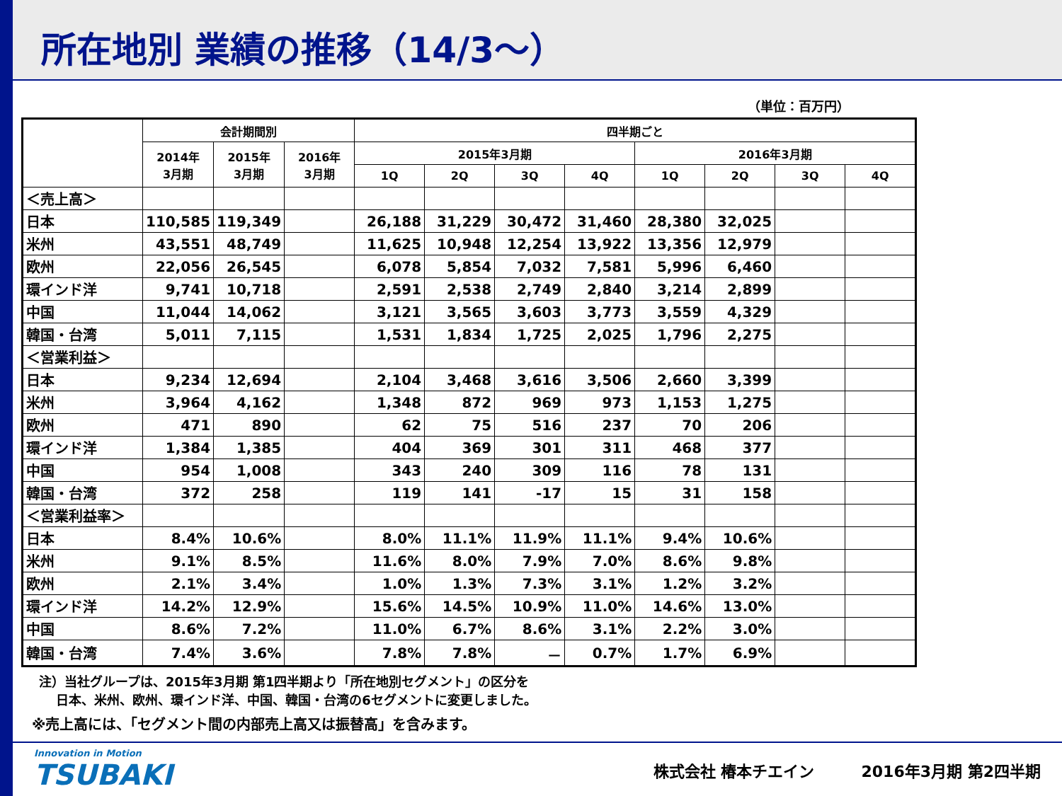所在地別 業績の推移（14/3～）
（単位：百万円）
| | 会計期間別 | | | 四半期ごと | | | | | | | |
| --- | --- | --- | --- | --- | --- | --- | --- | --- | --- | --- | --- |
| | 2014年 3月期 | 2015年 3月期 | 2016年 3月期 | 2015年3月期 | | | | 2016年3月期 | | | |
| | | | | 1Q | 2Q | 3Q | 4Q | 1Q | 2Q | 3Q | 4Q |
| ＜売上高＞ | | | | | | | | | | | |
| 日本 | 110,585 | 119,349 | | 26,188 | 31,229 | 30,472 | 31,460 | 28,380 | 32,025 | | |
| 米州 | 43,551 | 48,749 | | 11,625 | 10,948 | 12,254 | 13,922 | 13,356 | 12,979 | | |
| 欧州 | 22,056 | 26,545 | | 6,078 | 5,854 | 7,032 | 7,581 | 5,996 | 6,460 | | |
| 環インド洋 | 9,741 | 10,718 | | 2,591 | 2,538 | 2,749 | 2,840 | 3,214 | 2,899 | | |
| 中国 | 11,044 | 14,062 | | 3,121 | 3,565 | 3,603 | 3,773 | 3,559 | 4,329 | | |
| 韓国・台湾 | 5,011 | 7,115 | | 1,531 | 1,834 | 1,725 | 2,025 | 1,796 | 2,275 | | |
| ＜営業利益＞ | | | | | | | | | | | |
| 日本 | 9,234 | 12,694 | | 2,104 | 3,468 | 3,616 | 3,506 | 2,660 | 3,399 | | |
| 米州 | 3,964 | 4,162 | | 1,348 | 872 | 969 | 973 | 1,153 | 1,275 | | |
| 欧州 | 471 | 890 | | 62 | 75 | 516 | 237 | 70 | 206 | | |
| 環インド洋 | 1,384 | 1,385 | | 404 | 369 | 301 | 311 | 468 | 377 | | |
| 中国 | 954 | 1,008 | | 343 | 240 | 309 | 116 | 78 | 131 | | |
| 韓国・台湾 | 372 | 258 | | 119 | 141 | -17 | 15 | 31 | 158 | | |
| ＜営業利益率＞ | | | | | | | | | | | |
| 日本 | 8.4% | 10.6% | | 8.0% | 11.1% | 11.9% | 11.1% | 9.4% | 10.6% | | |
| 米州 | 9.1% | 8.5% | | 11.6% | 8.0% | 7.9% | 7.0% | 8.6% | 9.8% | | |
| 欧州 | 2.1% | 3.4% | | 1.0% | 1.3% | 7.3% | 3.1% | 1.2% | 3.2% | | |
| 環インド洋 | 14.2% | 12.9% | | 15.6% | 14.5% | 10.9% | 11.0% | 14.6% | 13.0% | | |
| 中国 | 8.6% | 7.2% | | 11.0% | 6.7% | 8.6% | 3.1% | 2.2% | 3.0% | | |
| 韓国・台湾 | 7.4% | 3.6% | | 7.8% | 7.8% | － | 0.7% | 1.7% | 6.9% | | |
注）当社グループは、2015年3月期 第1四半期より「所在地別セグメント」の区分を
　 日本、米州、欧州、環インド洋、中国、韓国・台湾の6セグメントに変更しました。
※売上高には、「セグメント間の内部売上高又は振替高」を含みます。
Innovation in Motion
TSUBAKI
株式会社 椿本チエイン　　　2016年3月期 第2四半期